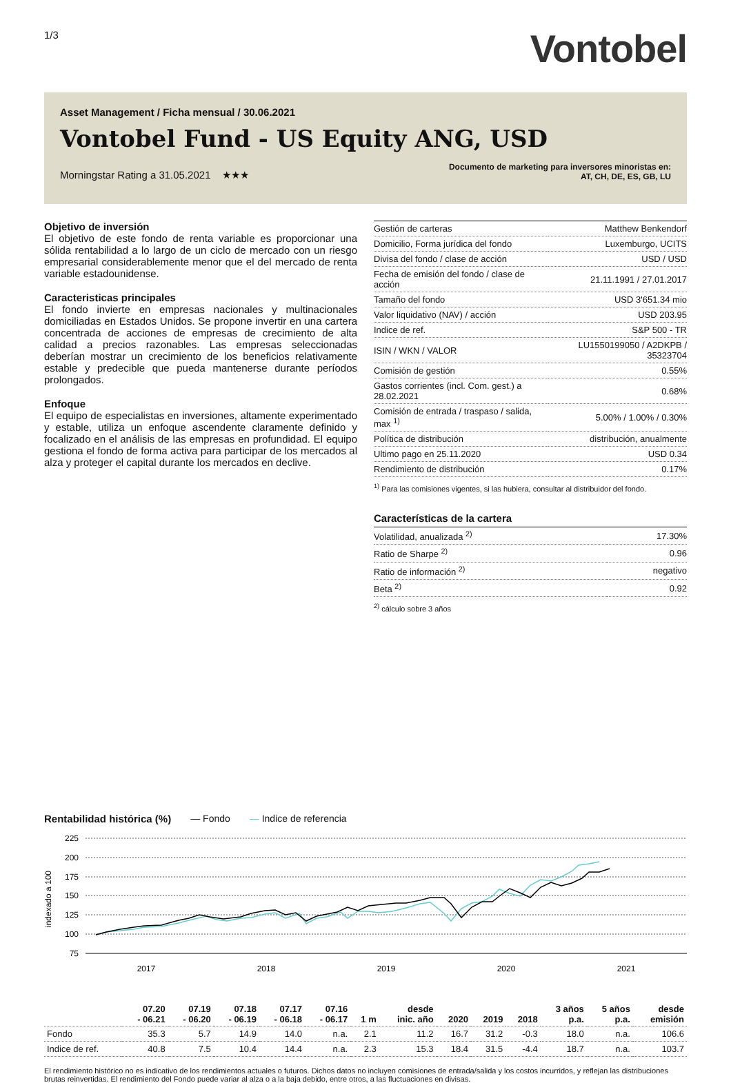1/3
Vontobel
Asset Management / Ficha mensual / 30.06.2021
Vontobel Fund - US Equity ANG, USD
Morningstar Rating a 31.05.2021 ★★★
Documento de marketing para inversores minoristas en:
AT, CH, DE, ES, GB, LU
Objetivo de inversión
El objetivo de este fondo de renta variable es proporcionar una sólida rentabilidad a lo largo de un ciclo de mercado con un riesgo empresarial considerablemente menor que el del mercado de renta variable estadounidense.
Caracteristicas principales
El fondo invierte en empresas nacionales y multinacionales domiciliadas en Estados Unidos. Se propone invertir en una cartera concentrada de acciones de empresas de crecimiento de alta calidad a precios razonables. Las empresas seleccionadas deberían mostrar un crecimiento de los beneficios relativamente estable y predecible que pueda mantenerse durante períodos prolongados.
Enfoque
El equipo de especialistas en inversiones, altamente experimentado y estable, utiliza un enfoque ascendente claramente definido y focalizado en el análisis de las empresas en profundidad. El equipo gestiona el fondo de forma activa para participar de los mercados al alza y proteger el capital durante los mercados en declive.
| Gestión de carteras | Matthew Benkendorf |
| Domicilio, Forma jurídica del fondo | Luxemburgo, UCITS |
| Divisa del fondo / clase de acción | USD / USD |
| Fecha de emisión del fondo / clase de acción | 21.11.1991 / 27.01.2017 |
| Tamaño del fondo | USD 3'651.34 mio |
| Valor liquidativo (NAV) / acción | USD 203.95 |
| Indice de ref. | S&P 500 - TR |
| ISIN / WKN / VALOR | LU1550199050 / A2DKPB / 35323704 |
| Comisión de gestión | 0.55% |
| Gastos corrientes (incl. Com. gest.) a 28.02.2021 | 0.68% |
| Comisión de entrada / traspaso / salida, max <sup>1)</sup> | 5.00% / 1.00% / 0.30% |
| Política de distribución | distribución, anualmente |
| Ultimo pago en 25.11.2020 | USD 0.34 |
| Rendimiento de distribución | 0.17% |
<sup>1)</sup> Para las comisiones vigentes, si las hubiera, consultar al distribuidor del fondo.
Características de la cartera
| Volatilidad, anualizada <sup>2)</sup> | 17.30% |
| Ratio de Sharpe <sup>2)</sup> | 0.96 |
| Ratio de información <sup>2)</sup> | negativo |
| Beta <sup>2)</sup> | 0.92 |
<sup>2)</sup> cálculo sobre 3 años
Rentabilidad histórica (%) — Fondo — Indice de referencia
225
200
175
150
125
100
75
indexado a 100
2017
2018
2019
2020
2021
| | 07.20 - 06.21 | 07.19 - 06.20 | 07.18 - 06.19 | 07.17 - 06.18 | 07.16 - 06.17 | 1 m | desde inic. año | 2020 | 2019 | 2018 | 3 años p.a. | 5 años p.a. | desde emisión |
| --- | --- | --- | --- | --- | --- | --- | --- | --- | --- | --- | --- | --- | --- |
| Fondo | 35.3 | 5.7 | 14.9 | 14.0 | n.a. | 2.1 | 11.2 | 16.7 | 31.2 | -0.3 | 18.0 | n.a. | 106.6 |
| Indice de ref. | 40.8 | 7.5 | 10.4 | 14.4 | n.a. | 2.3 | 15.3 | 18.4 | 31.5 | -4.4 | 18.7 | n.a. | 103.7 |
El rendimiento histórico no es indicativo de los rendimientos actuales o futuros. Dichos datos no incluyen comisiones de entrada/salida y los costos incurridos, y reflejan las distribuciones brutas reinvertidas. El rendimiento del Fondo puede variar al alza o a la baja debido, entre otros, a las fluctuaciones en divisas.